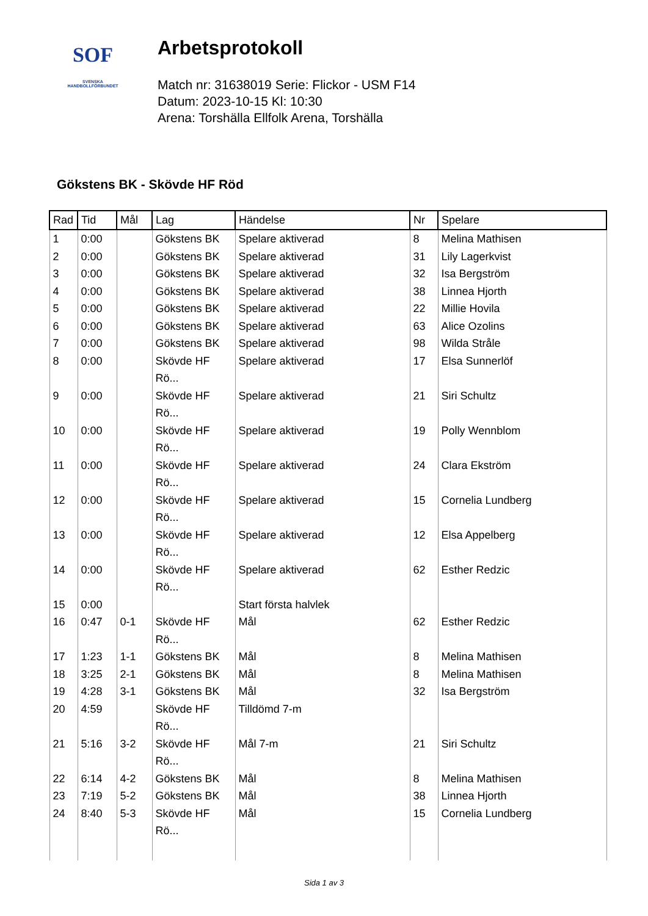SOF
SVENSKA
HANDBOLLFÖRBUNDET
Arbetsprotokoll
Match nr: 31638019 Serie: Flickor - USM F14
Datum: 2023-10-15 Kl: 10:30
Arena: Torshälla Ellfolk Arena, Torshälla
Gökstens BK - Skövde HF Röd
| Rad | Tid | Mål | Lag | Händelse | Nr | Spelare |
| --- | --- | --- | --- | --- | --- | --- |
| 1 | 0:00 | | Gökstens BK | Spelare aktiverad | 8 | Melina Mathisen |
| 2 | 0:00 | | Gökstens BK | Spelare aktiverad | 31 | Lily Lagerkvist |
| 3 | 0:00 | | Gökstens BK | Spelare aktiverad | 32 | Isa Bergström |
| 4 | 0:00 | | Gökstens BK | Spelare aktiverad | 38 | Linnea Hjorth |
| 5 | 0:00 | | Gökstens BK | Spelare aktiverad | 22 | Millie Hovila |
| 6 | 0:00 | | Gökstens BK | Spelare aktiverad | 63 | Alice Ozolins |
| 7 | 0:00 | | Gökstens BK | Spelare aktiverad | 98 | Wilda Stråle |
| 8 | 0:00 | | Skövde HF Rö... | Spelare aktiverad | 17 | Elsa Sunnerlöf |
| 9 | 0:00 | | Skövde HF Rö... | Spelare aktiverad | 21 | Siri Schultz |
| 10 | 0:00 | | Skövde HF Rö... | Spelare aktiverad | 19 | Polly Wennblom |
| 11 | 0:00 | | Skövde HF Rö... | Spelare aktiverad | 24 | Clara Ekström |
| 12 | 0:00 | | Skövde HF Rö... | Spelare aktiverad | 15 | Cornelia Lundberg |
| 13 | 0:00 | | Skövde HF Rö... | Spelare aktiverad | 12 | Elsa Appelberg |
| 14 | 0:00 | | Skövde HF Rö... | Spelare aktiverad | 62 | Esther Redzic |
| 15 | 0:00 | | | Start första halvlek | | |
| 16 | 0:47 | 0-1 | Skövde HF Rö... | Mål | 62 | Esther Redzic |
| 17 | 1:23 | 1-1 | Gökstens BK | Mål | 8 | Melina Mathisen |
| 18 | 3:25 | 2-1 | Gökstens BK | Mål | 8 | Melina Mathisen |
| 19 | 4:28 | 3-1 | Gökstens BK | Mål | 32 | Isa Bergström |
| 20 | 4:59 | | Skövde HF Rö... | Tilldömd 7-m | | |
| 21 | 5:16 | 3-2 | Skövde HF Rö... | Mål 7-m | 21 | Siri Schultz |
| 22 | 6:14 | 4-2 | Gökstens BK | Mål | 8 | Melina Mathisen |
| 23 | 7:19 | 5-2 | Gökstens BK | Mål | 38 | Linnea Hjorth |
| 24 | 8:40 | 5-3 | Skövde HF Rö... | Mål | 15 | Cornelia Lundberg |
Sida 1 av 3